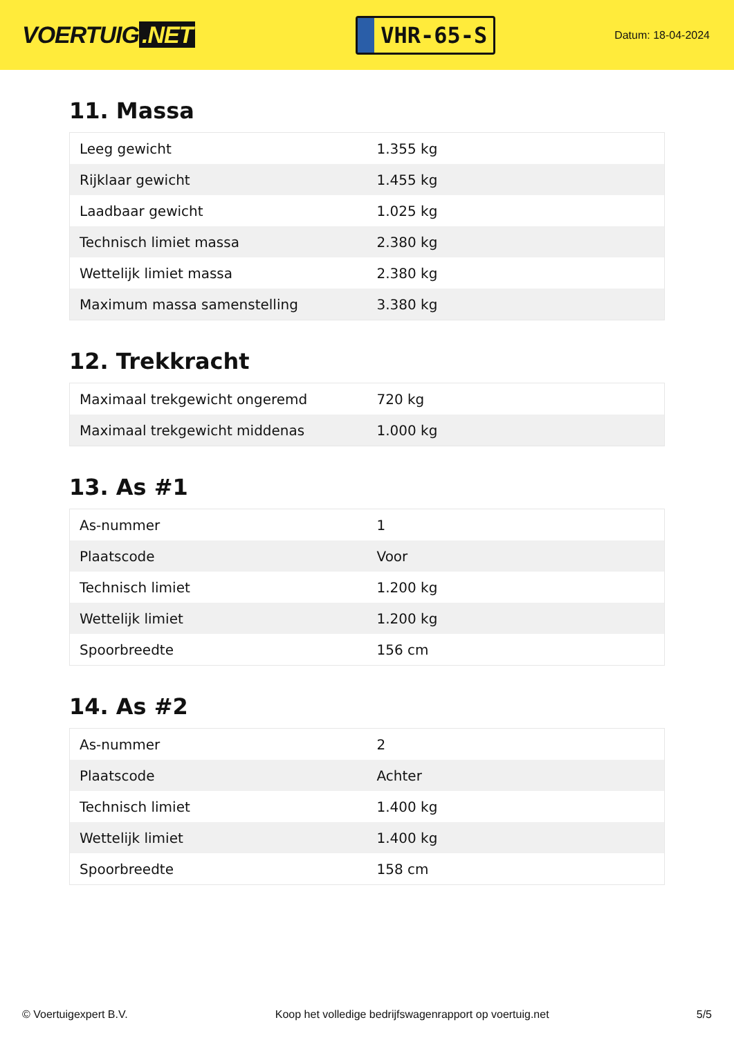VOERTUIG.NET
VHR-65-S
Datum: 18-04-2024
11. Massa
| Leeg gewicht | 1.355 kg |
| Rijklaar gewicht | 1.455 kg |
| Laadbaar gewicht | 1.025 kg |
| Technisch limiet massa | 2.380 kg |
| Wettelijk limiet massa | 2.380 kg |
| Maximum massa samenstelling | 3.380 kg |
12. Trekkracht
| Maximaal trekgewicht ongeremd | 720 kg |
| Maximaal trekgewicht middenas | 1.000 kg |
13. As #1
| As-nummer | 1 |
| Plaatscode | Voor |
| Technisch limiet | 1.200 kg |
| Wettelijk limiet | 1.200 kg |
| Spoorbreedte | 156 cm |
14. As #2
| As-nummer | 2 |
| Plaatscode | Achter |
| Technisch limiet | 1.400 kg |
| Wettelijk limiet | 1.400 kg |
| Spoorbreedte | 158 cm |
© Voertuigexpert B.V. Koop het volledige bedrijfswagenrapport op voertuig.net 5/5